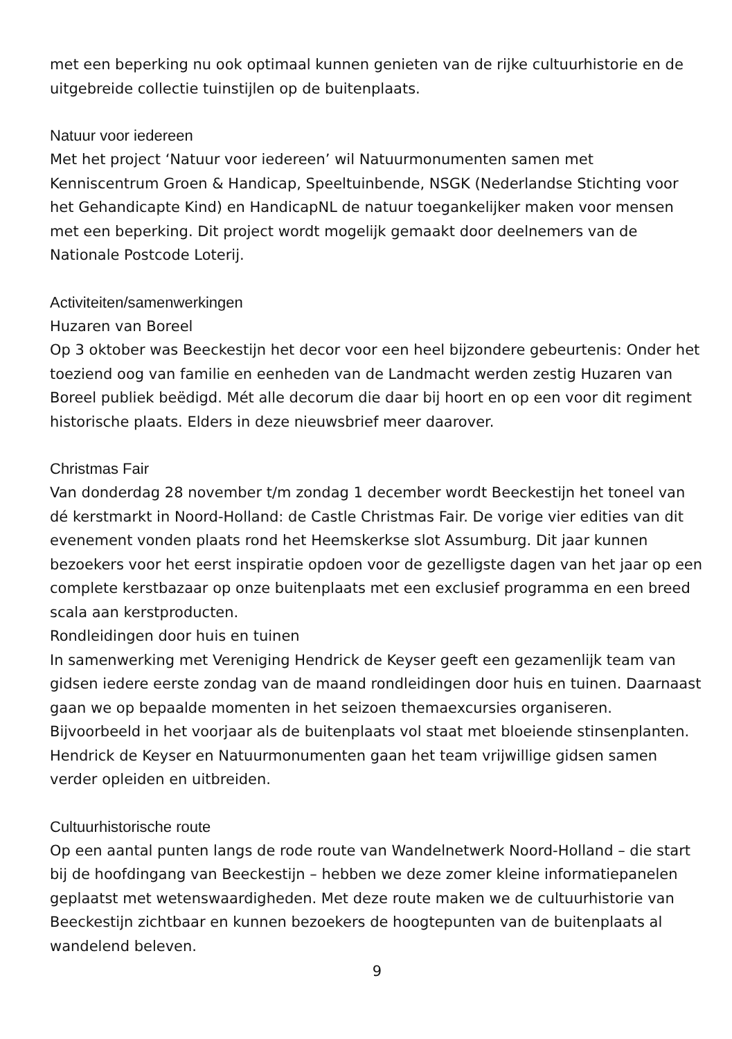met een beperking nu ook optimaal kunnen genieten van de rijke cultuurhistorie en de uitgebreide collectie tuinstijlen op de buitenplaats.
Natuur voor iedereen
Met het project ‘Natuur voor iedereen’ wil Natuurmonumenten samen met Kenniscentrum Groen & Handicap, Speeltuinbende, NSGK (Nederlandse Stichting voor het Gehandicapte Kind) en HandicapNL de natuur toegankelijker maken voor mensen met een beperking. Dit project wordt mogelijk gemaakt door deelnemers van de Nationale Postcode Loterij.
Activiteiten/samenwerkingen
Huzaren van Boreel
Op 3 oktober was Beeckestijn het decor voor een heel bijzondere gebeurtenis: Onder het toeziend oog van familie en eenheden van de Landmacht werden zestig Huzaren van Boreel publiek beëdigd. Mét alle decorum die daar bij hoort en op een voor dit regiment historische plaats. Elders in deze nieuwsbrief meer daarover.
Christmas Fair
Van donderdag 28 november t/m zondag 1 december wordt Beeckestijn het toneel van dé kerstmarkt in Noord-Holland: de Castle Christmas Fair. De vorige vier edities van dit evenement vonden plaats rond het Heemskerkse slot Assumburg. Dit jaar kunnen bezoekers voor het eerst inspiratie opdoen voor de gezelligste dagen van het jaar op een complete kerstbazaar op onze buitenplaats met een exclusief programma en een breed scala aan kerstproducten.
Rondleidingen door huis en tuinen
In samenwerking met Vereniging Hendrick de Keyser geeft een gezamenlijk team van gidsen iedere eerste zondag van de maand rondleidingen door huis en tuinen. Daarnaast gaan we op bepaalde momenten in het seizoen themaexcursies organiseren. Bijvoorbeeld in het voorjaar als de buitenplaats vol staat met bloeiende stinsenplanten. Hendrick de Keyser en Natuurmonumenten gaan het team vrijwillige gidsen samen verder opleiden en uitbreiden.
Cultuurhistorische route
Op een aantal punten langs de rode route van Wandelnetwerk Noord-Holland – die start bij de hoofdingang van Beeckestijn – hebben we deze zomer kleine informatiepanelen geplaatst met wetenswaardigheden. Met deze route maken we de cultuurhistorie van Beeckestijn zichtbaar en kunnen bezoekers de hoogtepunten van de buitenplaats al wandelend beleven.
9